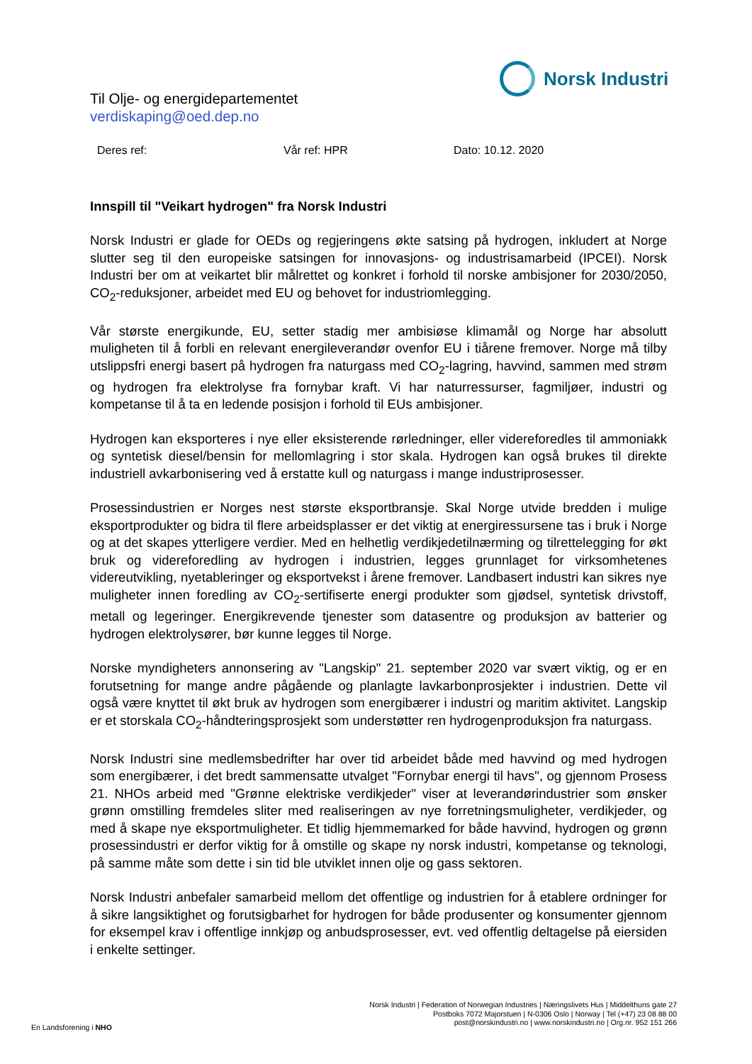Norsk Industri
Til Olje- og energidepartementet
verdiskaping@oed.dep.no
Deres ref: Vår ref: HPR Dato: 10.12. 2020
Innspill til "Veikart hydrogen" fra Norsk Industri
Norsk Industri er glade for OEDs og regjeringens økte satsing på hydrogen, inkludert at Norge slutter seg til den europeiske satsingen for innovasjons- og industrisamarbeid (IPCEI). Norsk Industri ber om at veikartet blir målrettet og konkret i forhold til norske ambisjoner for 2030/2050, CO<sub>2</sub>-reduksjoner, arbeidet med EU og behovet for industriomlegging.
Vår største energikunde, EU, setter stadig mer ambisiøse klimamål og Norge har absolutt muligheten til å forbli en relevant energileverandør ovenfor EU i tiårene fremover. Norge må tilby utslippsfri energi basert på hydrogen fra naturgass med CO<sub>2</sub>-lagring, havvind, sammen med strøm og hydrogen fra elektrolyse fra fornybar kraft. Vi har naturressurser, fagmiljøer, industri og kompetanse til å ta en ledende posisjon i forhold til EUs ambisjoner.
Hydrogen kan eksporteres i nye eller eksisterende rørledninger, eller videreforedles til ammoniakk og syntetisk diesel/bensin for mellomlagring i stor skala. Hydrogen kan også brukes til direkte industriell avkarbonisering ved å erstatte kull og naturgass i mange industriprosesser.
Prosessindustrien er Norges nest største eksportbransje. Skal Norge utvide bredden i mulige eksportprodukter og bidra til flere arbeidsplasser er det viktig at energiressursene tas i bruk i Norge og at det skapes ytterligere verdier. Med en helhetlig verdikjedetilnærming og tilrettelegging for økt bruk og videreforedling av hydrogen i industrien, legges grunnlaget for virksomhetenes videreutvikling, nyetableringer og eksportvekst i årene fremover. Landbasert industri kan sikres nye muligheter innen foredling av CO<sub>2</sub>-sertifiserte energi produkter som gjødsel, syntetisk drivstoff, metall og legeringer. Energikrevende tjenester som datasentre og produksjon av batterier og hydrogen elektrolysører, bør kunne legges til Norge.
Norske myndigheters annonsering av "Langskip" 21. september 2020 var svært viktig, og er en forutsetning for mange andre pågående og planlagte lavkarbonprosjekter i industrien. Dette vil også være knyttet til økt bruk av hydrogen som energibærer i industri og maritim aktivitet. Langskip er et storskala CO<sub>2</sub>-håndteringsprosjekt som understøtter ren hydrogenproduksjon fra naturgass.
Norsk Industri sine medlemsbedrifter har over tid arbeidet både med havvind og med hydrogen som energibærer, i det bredt sammensatte utvalget "Fornybar energi til havs", og gjennom Prosess 21. NHOs arbeid med "Grønne elektriske verdikjeder" viser at leverandørindustrier som ønsker grønn omstilling fremdeles sliter med realiseringen av nye forretningsmuligheter, verdikjeder, og med å skape nye eksportmuligheter. Et tidlig hjemmemarked for både havvind, hydrogen og grønn prosessindustri er derfor viktig for å omstille og skape ny norsk industri, kompetanse og teknologi, på samme måte som dette i sin tid ble utviklet innen olje og gass sektoren.
Norsk Industri anbefaler samarbeid mellom det offentlige og industrien for å etablere ordninger for å sikre langsiktighet og forutsigbarhet for hydrogen for både produsenter og konsumenter gjennom for eksempel krav i offentlige innkjøp og anbudsprosesser, evt. ved offentlig deltagelse på eiersiden i enkelte settinger.
En Landsforening i NHO
Norsk Industri | Federation of Norwegian Industries | Næringslivets Hus | Middelthuns gate 27
Postboks 7072 Majorstuen | N-0306 Oslo | Norway | Tel (+47) 23 08 88 00
post@norskindustri.no | www.norskindustri.no | Org.nr. 952 151 266